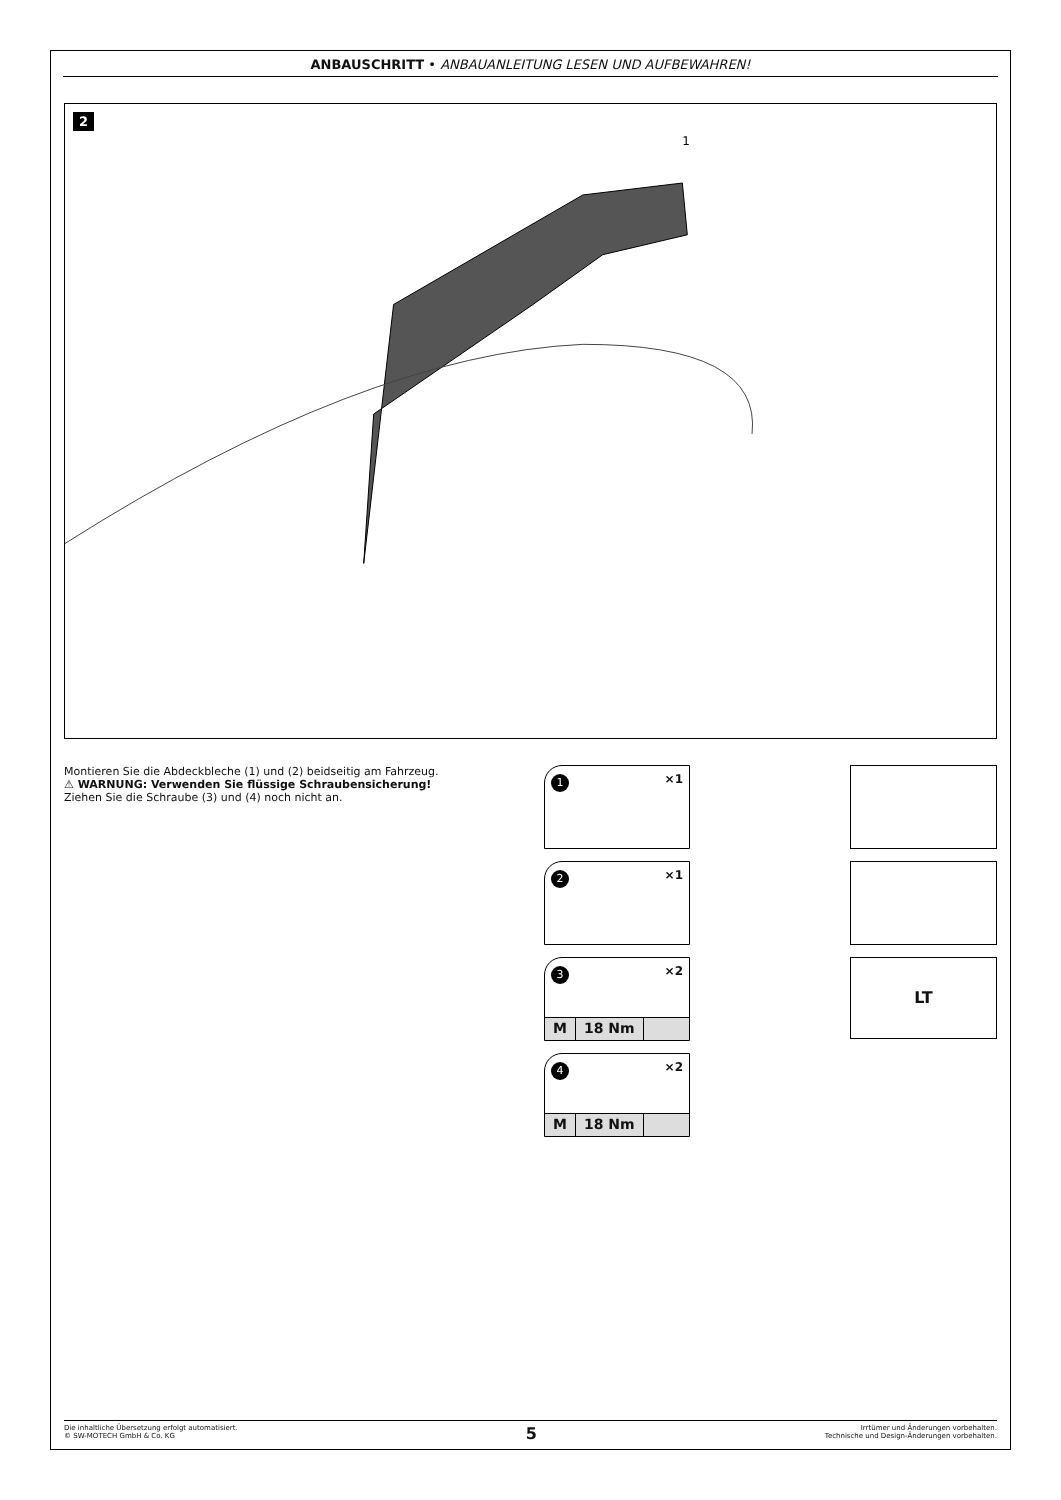ANBAUSCHRITT • ANBAUANLEITUNG LESEN UND AUFBEWAHREN!
2
1
Montieren Sie die Abdeckbleche (1) und (2) beidseitig am Fahrzeug.
⚠ WARNUNG: Verwenden Sie flüssige Schraubensicherung!
Ziehen Sie die Schraube (3) und (4) noch nicht an.
1 ×1
2 ×1
3 ×2
M 18 Nm
4 ×2
M 18 Nm
LT
Die inhaltliche Übersetzung erfolgt automatisiert.
© SW-MOTECH GmbH & Co. KG
5
Irrtümer und Änderungen vorbehalten.
Technische und Design-Änderungen vorbehalten.